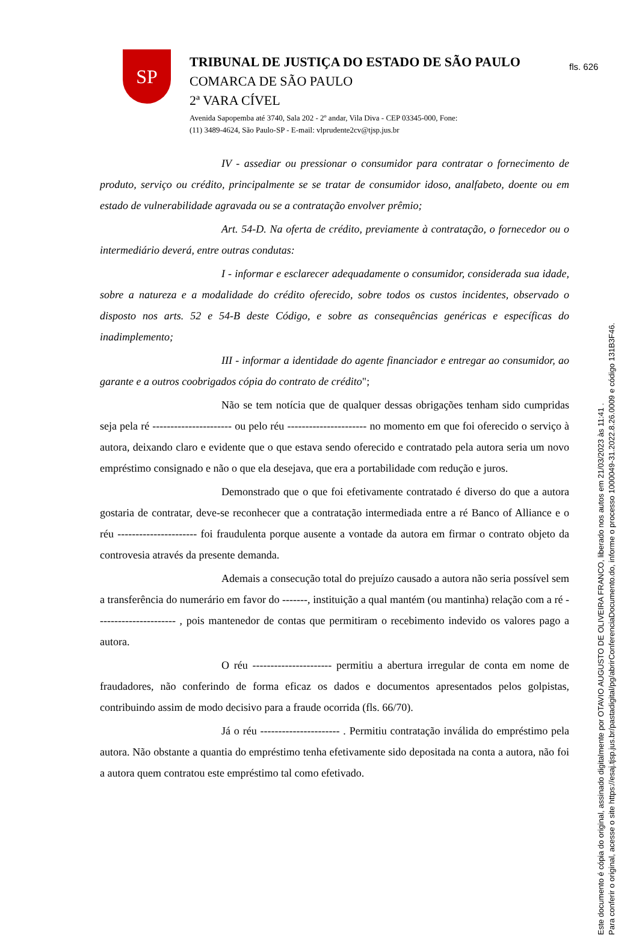fls. 626
SP
TRIBUNAL DE JUSTIÇA DO ESTADO DE SÃO PAULO
COMARCA DE SÃO PAULO
2ª VARA CÍVEL
Avenida Sapopemba até 3740, Sala 202 - 2º andar, Vila Diva - CEP 03345-000, Fone:
(11) 3489-4624, São Paulo-SP - E-mail: vlprudente2cv@tjsp.jus.br
IV - assediar ou pressionar o consumidor para contratar o fornecimento de produto, serviço ou crédito, principalmente se se tratar de consumidor idoso, analfabeto, doente ou em estado de vulnerabilidade agravada ou se a contratação envolver prêmio;
Art. 54-D. Na oferta de crédito, previamente à contratação, o fornecedor ou o intermediário deverá, entre outras condutas:
I - informar e esclarecer adequadamente o consumidor, considerada sua idade, sobre a natureza e a modalidade do crédito oferecido, sobre todos os custos incidentes, observado o disposto nos arts. 52 e 54-B deste Código, e sobre as consequências genéricas e específicas do inadimplemento;
III - informar a identidade do agente financiador e entregar ao consumidor, ao garante e a outros coobrigados cópia do contrato de crédito";
Não se tem notícia que de qualquer dessas obrigações tenham sido cumpridas seja pela ré ---------------------- ou pelo réu ---------------------- no momento em que foi oferecido o serviço à autora, deixando claro e evidente que o que estava sendo oferecido e contratado pela autora seria um novo empréstimo consignado e não o que ela desejava, que era a portabilidade com redução e juros.
Demonstrado que o que foi efetivamente contratado é diverso do que a autora gostaria de contratar, deve-se reconhecer que a contratação intermediada entre a ré Banco of Alliance e o réu ---------------------- foi fraudulenta porque ausente a vontade da autora em firmar o contrato objeto da controvesia através da presente demanda.
Ademais a consecução total do prejuízo causado a autora não seria possível sem a transferência do numerário em favor do -------, instituição a qual mantém (ou mantinha) relação com a ré ---------------------- , pois mantenedor de contas que permitiram o recebimento indevido os valores pago a autora.
O réu ---------------------- permitiu a abertura irregular de conta em nome de fraudadores, não conferindo de forma eficaz os dados e documentos apresentados pelos golpistas, contribuindo assim de modo decisivo para a fraude ocorrida (fls. 66/70).
Já o réu ---------------------- . Permitiu contratação inválida do empréstimo pela autora. Não obstante a quantia do empréstimo tenha efetivamente sido depositada na conta a autora, não foi a autora quem contratou este empréstimo tal como efetivado.
Este documento é cópia do original, assinado digitalmente por OTAVIO AUGUSTO DE OLIVEIRA FRANCO, liberado nos autos em 21/03/2023 às 11:41 .
Para conferir o original, acesse o site https://esaj.tjsp.jus.br/pastadigital/pg/abrirConferenciaDocumento.do, informe o processo 1000049-31.2022.8.26.0009 e código 131B3F46.